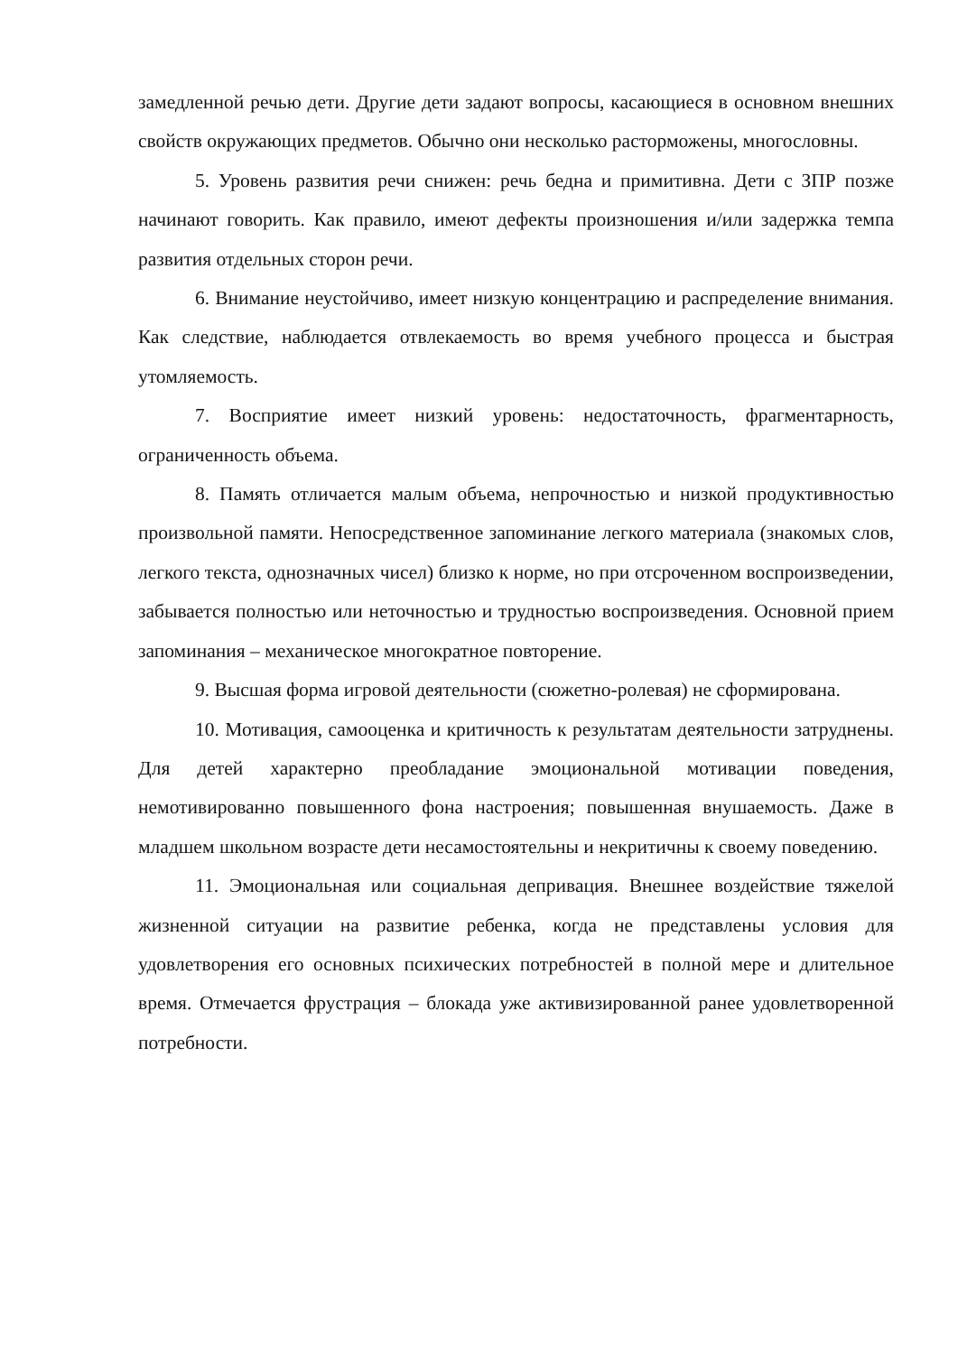замедленной речью дети. Другие дети задают вопросы, касающиеся в основном внешних свойств окружающих предметов. Обычно они несколько расторможены, многословны.
5. Уровень развития речи снижен: речь бедна и примитивна. Дети с ЗПР позже начинают говорить. Как правило, имеют дефекты произношения и/или задержка темпа развития отдельных сторон речи.
6. Внимание неустойчиво, имеет низкую концентрацию и распределение внимания. Как следствие, наблюдается отвлекаемость во время учебного процесса и быстрая утомляемость.
7. Восприятие имеет низкий уровень: недостаточность, фрагментарность, ограниченность объема.
8. Память отличается малым объема, непрочностью и низкой продуктивностью произвольной памяти. Непосредственное запоминание легкого материала (знакомых слов, легкого текста, однозначных чисел) близко к норме, но при отсроченном воспроизведении, забывается полностью или неточностью и трудностью воспроизведения. Основной прием запоминания – механическое многократное повторение.
9. Высшая форма игровой деятельности (сюжетно-ролевая) не сформирована.
10. Мотивация, самооценка и критичность к результатам деятельности затруднены. Для детей характерно преобладание эмоциональной мотивации поведения, немотивированно повышенного фона настроения; повышенная внушаемость. Даже в младшем школьном возрасте дети несамостоятельны и некритичны к своему поведению.
11. Эмоциональная или социальная депривация. Внешнее воздействие тяжелой жизненной ситуации на развитие ребенка, когда не представлены условия для удовлетворения его основных психических потребностей в полной мере и длительное время. Отмечается фрустрация – блокада уже активизированной ранее удовлетворенной потребности.